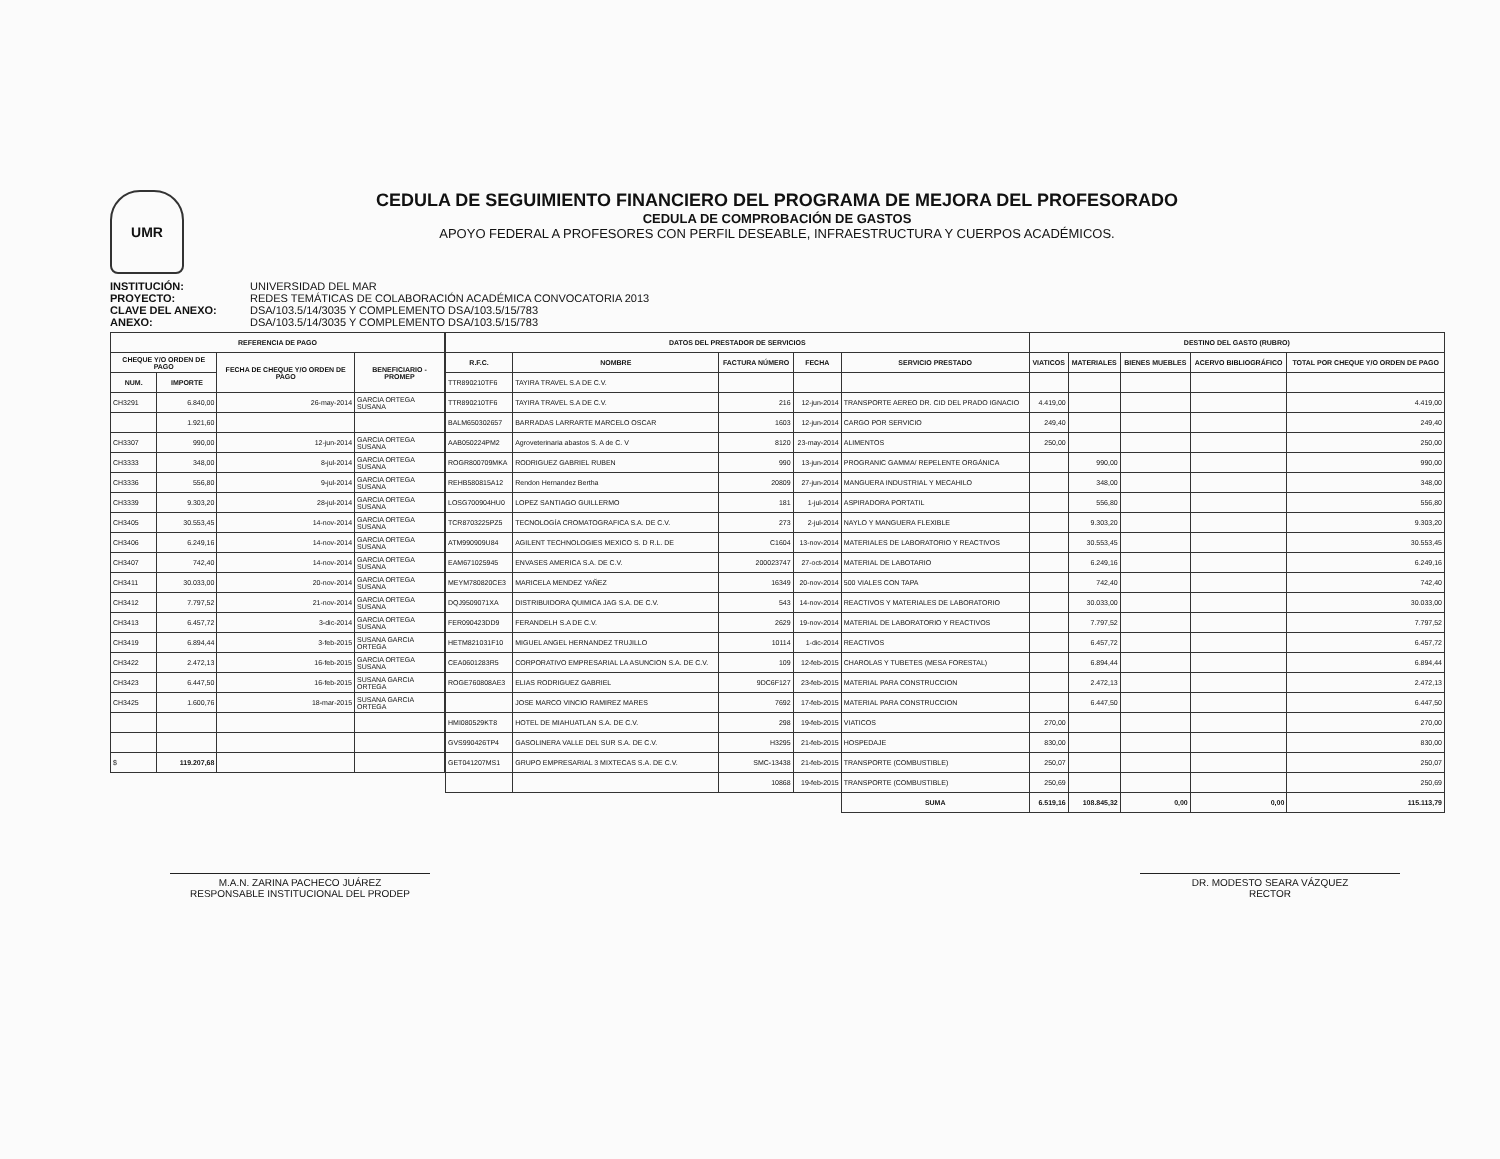UMR
CEDULA DE SEGUIMIENTO FINANCIERO DEL PROGRAMA DE MEJORA DEL PROFESORADO
CEDULA DE COMPROBACIÓN DE GASTOS
APOYO FEDERAL A PROFESORES CON PERFIL DESEABLE, INFRAESTRUCTURA Y CUERPOS ACADÉMICOS.
INSTITUCIÓN: UNIVERSIDAD DEL MAR PROYECTO: REDES TEMÁTICAS DE COLABORACIÓN ACADÉMICA CONVOCATORIA 2013 CLAVE DEL ANEXO: DSA/103.5/14/3035 Y COMPLEMENTO DSA/103.5/15/783 ANEXO: DSA/103.5/14/3035 Y COMPLEMENTO DSA/103.5/15/783
| REFERENCIA DE PAGO | | | |
| --- | --- | --- | --- |
| CHEQUE Y/O ORDEN DE PAGO | | FECHA DE CHEQUE Y/O ORDEN DE PAGO | BENEFICIARIO - PROMEP |
| NUM. | IMPORTE | | |
| CH3291 | 6.840,00 | 26-may-2014 | GARCIA ORTEGA SUSANA |
| | 1.921,60 | | |
| CH3307 | 990,00 | 12-jun-2014 | GARCIA ORTEGA SUSANA |
| CH3333 | 348,00 | 8-jul-2014 | GARCIA ORTEGA SUSANA |
| CH3336 | 556,80 | 9-jul-2014 | GARCIA ORTEGA SUSANA |
| CH3339 | 9.303,20 | 28-jul-2014 | GARCIA ORTEGA SUSANA |
| CH3405 | 30.553,45 | 14-nov-2014 | GARCIA ORTEGA SUSANA |
| CH3406 | 6.249,16 | 14-nov-2014 | GARCIA ORTEGA SUSANA |
| CH3407 | 742,40 | 14-nov-2014 | GARCIA ORTEGA SUSANA |
| CH3411 | 30.033,00 | 20-nov-2014 | GARCIA ORTEGA SUSANA |
| CH3412 | 7.797,52 | 21-nov-2014 | GARCIA ORTEGA SUSANA |
| CH3413 | 6.457,72 | 3-dic-2014 | GARCIA ORTEGA SUSANA |
| CH3419 | 6.894,44 | 3-feb-2015 | SUSANA GARCIA ORTEGA |
| CH3422 | 2.472,13 | 16-feb-2015 | GARCIA ORTEGA SUSANA |
| CH3423 | 6.447,50 | 16-feb-2015 | SUSANA GARCIA ORTEGA |
| CH3425 | 1.600,76 | 18-mar-2015 | SUSANA GARCIA ORTEGA |
| $ | 119.207,68 | | |
| DATOS DEL PRESTADOR DE SERVICIOS | | | | | DESTINO DEL GASTO (RUBRO) | | | | |
| --- | --- | --- | --- | --- | --- | --- | --- | --- | --- |
| R.F.C. | NOMBRE | FACTURA NÚMERO | FECHA | SERVICIO PRESTADO | VIATICOS | MATERIALES | BIENES MUEBLES | ACERVO BIBLIOGRÁFICO | TOTAL POR CHEQUE Y/O ORDEN DE PAGO |
| TTR890210TF6 | TAYIRA TRAVEL S.A DE C.V. | | | | | | | | |
| TTR890210TF6 | TAYIRA TRAVEL S.A DE C.V. | 216 | 12-jun-2014 | TRANSPORTE AEREO DR. CID DEL PRADO IGNACIO | 4.419,00 | | | | 4.419,00 |
| BALM650302657 | BARRADAS LARRARTE MARCELO OSCAR | 1603 | 12-jun-2014 | CARGO POR SERVICIO | 249,40 | | | | 249,40 |
| AAB050224PM2 | Agroveterinaria abastos S. A de C. V | 8120 | 23-may-2014 | ALIMENTOS | 250,00 | | | | 250,00 |
| ROGR800709MKA | RODRIGUEZ GABRIEL RUBEN | 990 | 13-jun-2014 | PROGRANIC GAMMA/ REPELENTE ORGÁNICA | | 990,00 | | | 990,00 |
| REHB580815A12 | Rendon Hernandez Bertha | 20809 | 27-jun-2014 | MANGUERA INDUSTRIAL Y MECAHILO | | 348,00 | | | 348,00 |
| LOSG700904HU0 | LOPEZ SANTIAGO GUILLERMO | 181 | 1-jul-2014 | ASPIRADORA PORTATIL | | 556,80 | | | 556,80 |
| TCR8703225PZ5 | TECNOLOGÍA CROMATOGRAFICA S.A. DE C.V. | 273 | 2-jul-2014 | NAYLO Y MANGUERA FLEXIBLE | | 9.303,20 | | | 9.303,20 |
| ATM990909U84 | AGILENT TECHNOLOGIES MEXICO S. D R.L. DE | C1604 | 13-nov-2014 | MATERIALES DE LABORATORIO Y REACTIVOS | | 30.553,45 | | | 30.553,45 |
| EAM671025945 | ENVASES AMERICA S.A. DE C.V. | 200023747 | 27-oct-2014 | MATERIAL DE LABOTARIO | | 6.249,16 | | | 6.249,16 |
| MEYM780820CE3 | MARICELA MENDEZ YAÑEZ | 16349 | 20-nov-2014 | 500 VIALES CON TAPA | | 742,40 | | | 742,40 |
| DQJ9509071XA | DISTRIBUIDORA QUIMICA JAG S.A. DE C.V. | 543 | 14-nov-2014 | REACTIVOS Y MATERIALES DE LABORATORIO | | 30.033,00 | | | 30.033,00 |
| FER090423DD9 | FERANDELH S.A DE C.V. | 2629 | 19-nov-2014 | MATERIAL DE LABORATORIO Y REACTIVOS | | 7.797,52 | | | 7.797,52 |
| HETM821031F10 | MIGUEL ANGEL HERNANDEZ TRUJILLO | 10114 | 1-dic-2014 | REACTIVOS | | 6.457,72 | | | 6.457,72 |
| CEA0601283R5 | CORPORATIVO EMPRESARIAL LA ASUNCION S.A. DE C.V. | 109 | 12-feb-2015 | CHAROLAS Y TUBETES (MESA FORESTAL) | | 6.894,44 | | | 6.894,44 |
| ROGE760808AE3 | ELIAS RODRIGUEZ GABRIEL | 9DC6F127 | 23-feb-2015 | MATERIAL PARA CONSTRUCCION | | 2.472,13 | | | 2.472,13 |
| | JOSE MARCO VINCIO RAMIREZ MARES | 7692 | 17-feb-2015 | MATERIAL PARA CONSTRUCCION | | 6.447,50 | | | 6.447,50 |
| HMI080529KT8 | HOTEL DE MIAHUATLAN S.A. DE C.V. | 298 | 19-feb-2015 | VIATICOS | 270,00 | | | | 270,00 |
| GVS990426TP4 | GASOLINERA VALLE DEL SUR S.A. DE C.V. | H3295 | 21-feb-2015 | HOSPEDAJE | 830,00 | | | | 830,00 |
| GET041207MS1 | GRUPO EMPRESARIAL 3 MIXTECAS S.A. DE C.V. | SMC-13438 | 21-feb-2015 | TRANSPORTE (COMBUSTIBLE) | 250,07 | | | | 250,07 |
| | | 10868 | 19-feb-2015 | TRANSPORTE (COMBUSTIBLE) | 250,69 | | | | 250,69 |
| | | | | SUMA | 6.519,16 | 108.845,32 | 0,00 | 0,00 | 115.113,79 |
M.A.N. ZARINA PACHECO JUÁREZ
RESPONSABLE INSTITUCIONAL DEL PRODEP
DR. MODESTO SEARA VÁZQUEZ
RECTOR